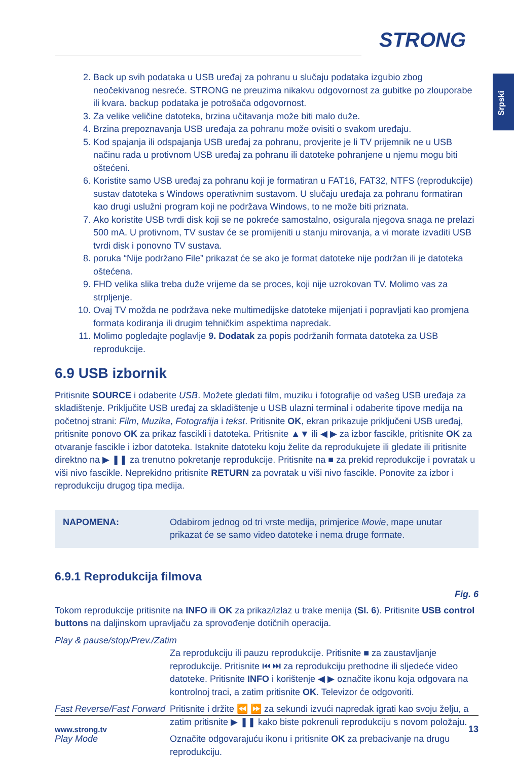STRONG
Srpski
2. Back up svih podataka u USB uređaj za pohranu u slučaju podataka izgubio zbog neočekivanog nesreće. STRONG ne preuzima nikakvu odgovornost za gubitke po zlouporabe ili kvara. backup podataka je potrošača odgovornost.
3. Za velike veličine datoteka, brzina učitavanja može biti malo duže.
4. Brzina prepoznavanja USB uređaja za pohranu može ovisiti o svakom uređaju.
5. Kod spajanja ili odspajanja USB uređaj za pohranu, provjerite je li TV prijemnik ne u USB načinu rada u protivnom USB uređaj za pohranu ili datoteke pohranjene u njemu mogu biti oštećeni.
6. Koristite samo USB uređaj za pohranu koji je formatiran u FAT16, FAT32, NTFS (reprodukcije) sustav datoteka s Windows operativnim sustavom. U slučaju uređaja za pohranu formatiran kao drugi uslužni program koji ne podržava Windows, to ne može biti priznata.
7. Ako koristite USB tvrdi disk koji se ne pokreće samostalno, osigurala njegova snaga ne prelazi 500 mA. U protivnom, TV sustav će se promijeniti u stanju mirovanja, a vi morate izvaditi USB tvrdi disk i ponovno TV sustava.
8. poruka “Nije podržano File” prikazat će se ako je format datoteke nije podržan ili je datoteka oštećena.
9. FHD velika slika treba duže vrijeme da se proces, koji nije uzrokovan TV. Molimo vas za strpljenje.
10. Ovaj TV možda ne podržava neke multimedijske datoteke mijenjati i popravljati kao promjena formata kodiranja ili drugim tehničkim aspektima napredak.
11. Molimo pogledajte poglavlje 9. Dodatak za popis podržanih formata datoteka za USB reprodukcije.
6.9 USB izbornik
Pritisnite SOURCE i odaberite USB. Možete gledati film, muziku i fotografije od vašeg USB uređaja za skladištenje. Priključite USB uređaj za skladištenje u USB ulazni terminal i odaberite tipove medija na početnoj strani: Film, Muzika, Fotografija i tekst. Pritisnite OK, ekran prikazuje priključeni USB uređaj, pritisnite ponovo OK za prikaz fascikli i datoteka. Pritisnite ▲▼ ili ◀ ▶ za izbor fascikle, pritisnite OK za otvaranje fascikle i izbor datoteka. Istaknite datoteku koju želite da reprodukujete ili gledate ili pritisnite direktno na ▶ ❚❚ za trenutno pokretanje reprodukcije. Pritisnite na ■ za prekid reprodukcije i povratak u viši nivo fascikle. Neprekidno pritisnite RETURN za povratak u viši nivo fascikle. Ponovite za izbor i reprodukciju drugog tipa medija.
NAPOMENA: Odabirom jednog od tri vrste medija, primjerice Movie, mape unutar prikazat će se samo video datoteke i nema druge formate.
6.9.1 Reprodukcija filmova
Fig. 6
Tokom reprodukcije pritisnite na INFO ili OK za prikaz/izlaz u trake menija (Sl. 6). Pritisnite USB control buttons na daljinskom upravljaču za sprovođenje dotičnih operacija.
Play & pause/stop/Prev./Zatim
Za reprodukciju ili pauzu reprodukcije. Pritisnite ■ za zaustavljanje reprodukcije. Pritisnite ⏮ ⏭ za reprodukciju prethodne ili sljedeće video datoteke. Pritisnite INFO i korištenje ◀ ▶ označite ikonu koja odgovara na kontrolnoj traci, a zatim pritisnite OK. Televizor će odgovoriti.
Fast Reverse/Fast Forward Pritisnite i držite ⏪ ⏩ za sekundi izvući napredak igrati kao svoju želju, a zatim pritisnite ▶ ❚❚ kako biste pokrenuli reprodukciju s novom položaju.
Play Mode Označite odgovarajuću ikonu i pritisnite OK za prebacivanje na drugu reprodukciju.
www.strong.tv 13